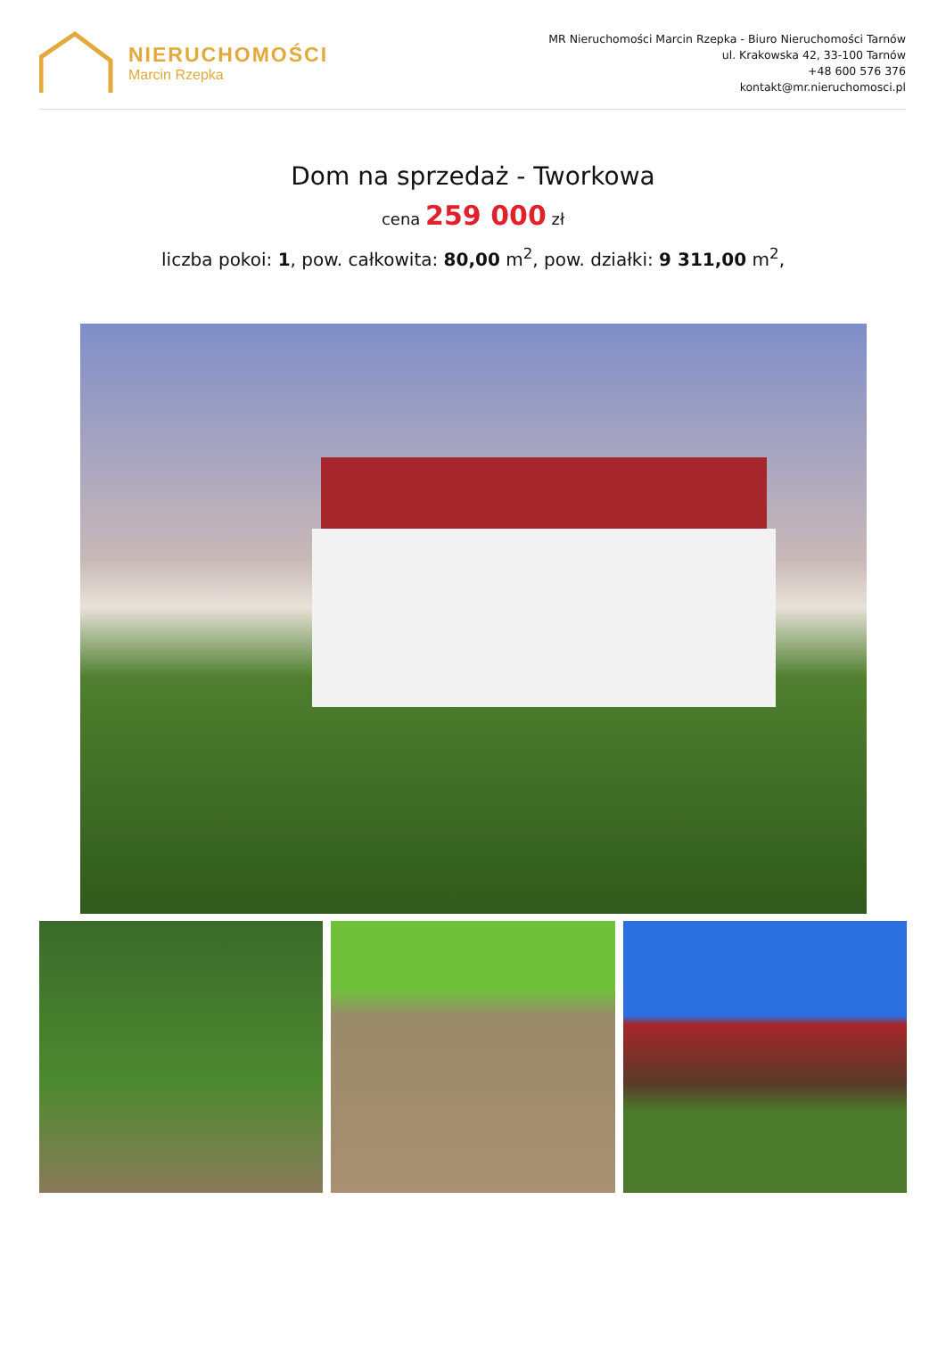NIERUCHOMOŚCI
Marcin Rzepka
MR Nieruchomości Marcin Rzepka - Biuro Nieruchomości Tarnów
ul. Krakowska 42, 33-100 Tarnów
+48 600 576 376
kontakt@mr.nieruchomosci.pl
Dom na sprzedaż - Tworkowa
cena 259 000 zł
liczba pokoi: 1, pow. całkowita: 80,00 m<sup>2</sup>, pow. działki: 9 311,00 m<sup>2</sup>,